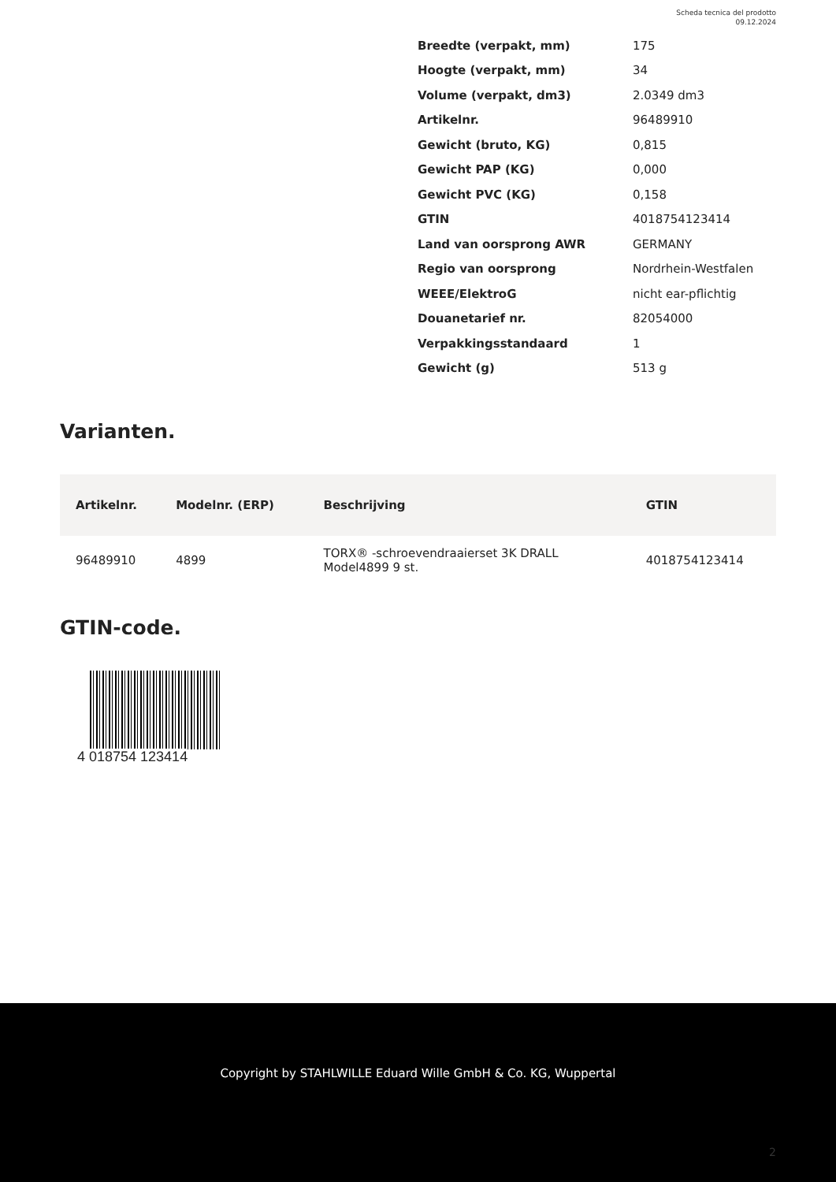Scheda tecnica del prodotto
09.12.2024
| Breedte (verpakt, mm) | 175 |
| Hoogte (verpakt, mm) | 34 |
| Volume (verpakt, dm3) | 2.0349 dm3 |
| Artikelnr. | 96489910 |
| Gewicht (bruto, KG) | 0,815 |
| Gewicht PAP (KG) | 0,000 |
| Gewicht PVC (KG) | 0,158 |
| GTIN | 4018754123414 |
| Land van oorsprong AWR | GERMANY |
| Regio van oorsprong | Nordrhein-Westfalen |
| WEEE/ElektroG | nicht ear-pflichtig |
| Douanetarief nr. | 82054000 |
| Verpakkingsstandaard | 1 |
| Gewicht (g) | 513 g |
Varianten.
| Artikelnr. | Modelnr. (ERP) | Beschrijving | GTIN |
| --- | --- | --- | --- |
| 96489910 | 4899 | TORX® -schroevendraaierset 3K DRALL Model4899 9 st. | 4018754123414 |
GTIN-code.
4 018754 123414
Copyright by STAHLWILLE Eduard Wille GmbH & Co. KG, Wuppertal
2